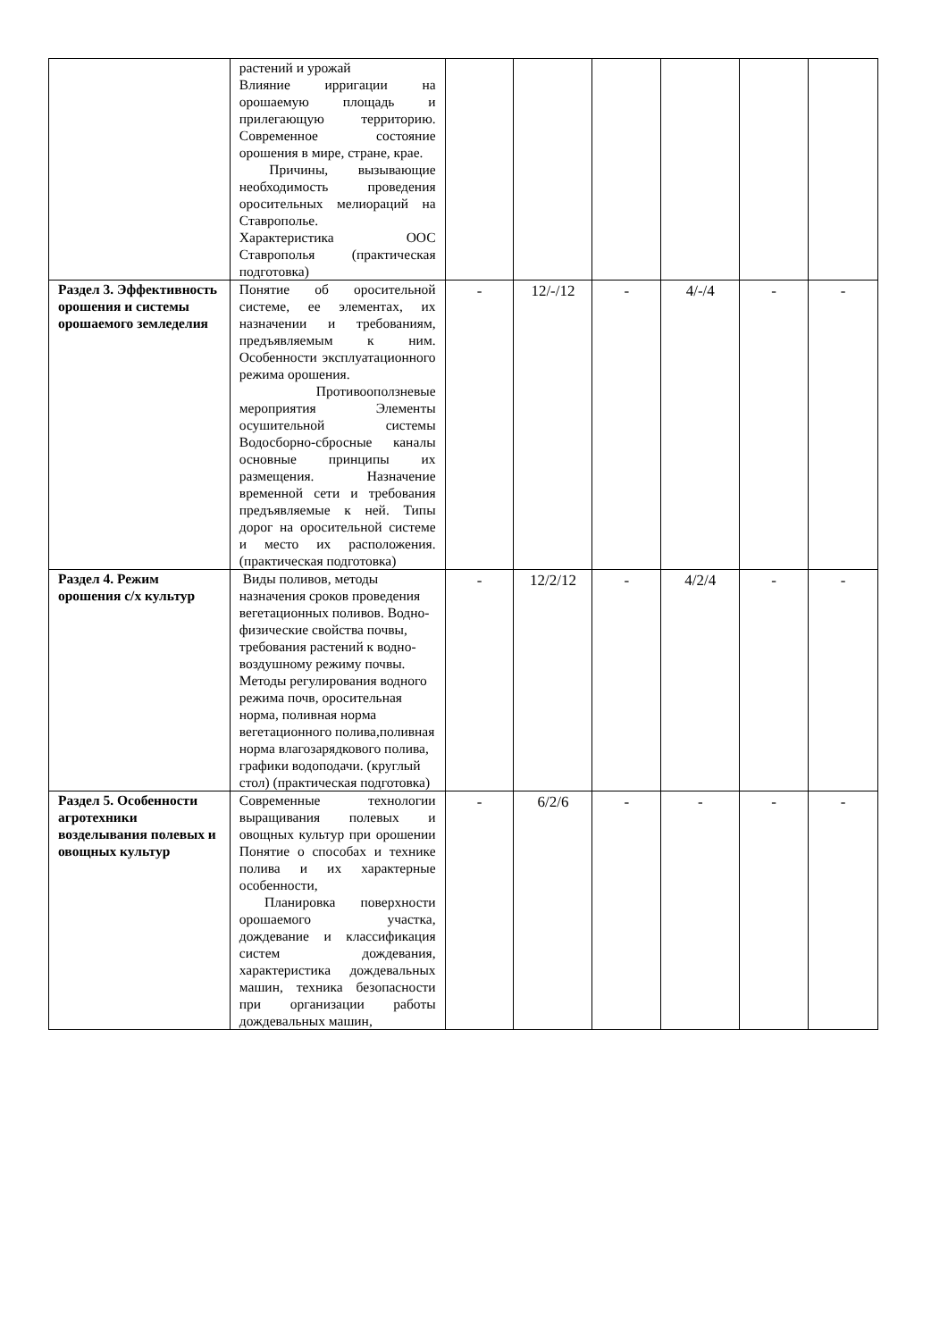| | растений и урожай Влияние ирригации на орошаемую площадь и прилегающую территорию. Современное состояние орошения в мире, стране, крае. Причины, вызывающие необходимость проведения оросительных мелиораций на Ставрополье. Характеристика ООС Ставрополья (практическая подготовка) | | | | | | |
| Раздел 3. Эффективность орошения и системы орошаемого земледелия | Понятие об оросительной системе, ее элементах, их назначении и требованиям, предъявляемым к ним. Особенности эксплуатационного режима орошения. Противооползневые мероприятия Элементы осушительной системы Водосборно-сбросные каналы основные принципы их размещения. Назначение временной сети и требования предъявляемые к ней. Типы дорог на оросительной системе и место их расположения. (практическая подготовка) | - | 12/-/12 | - | 4/-/4 | - | - |
| Раздел 4. Режим орошения с/х культур | Виды поливов, методы назначения сроков проведения вегетационных поливов. Водно-физические свойства почвы, требования растений к водно-воздушному режиму почвы. Методы регулирования водного режима почв, оросительная норма, поливная норма вегетационного полива,поливная норма влагозарядкового полива, графики водоподачи. (круглый стол) (практическая подготовка) | - | 12/2/12 | - | 4/2/4 | - | - |
| Раздел 5. Особенности агротехники возделывания полевых и овощных культур | Современные технологии выращивания полевых и овощных культур при орошении Понятие о способах и технике полива и их характерные особенности, Планировка поверхности орошаемого участка, дождевание и классификация систем дождевания, характеристика дождевальных машин, техника безопасности при организации работы дождевальных машин, | - | 6/2/6 | - | - | - | - |